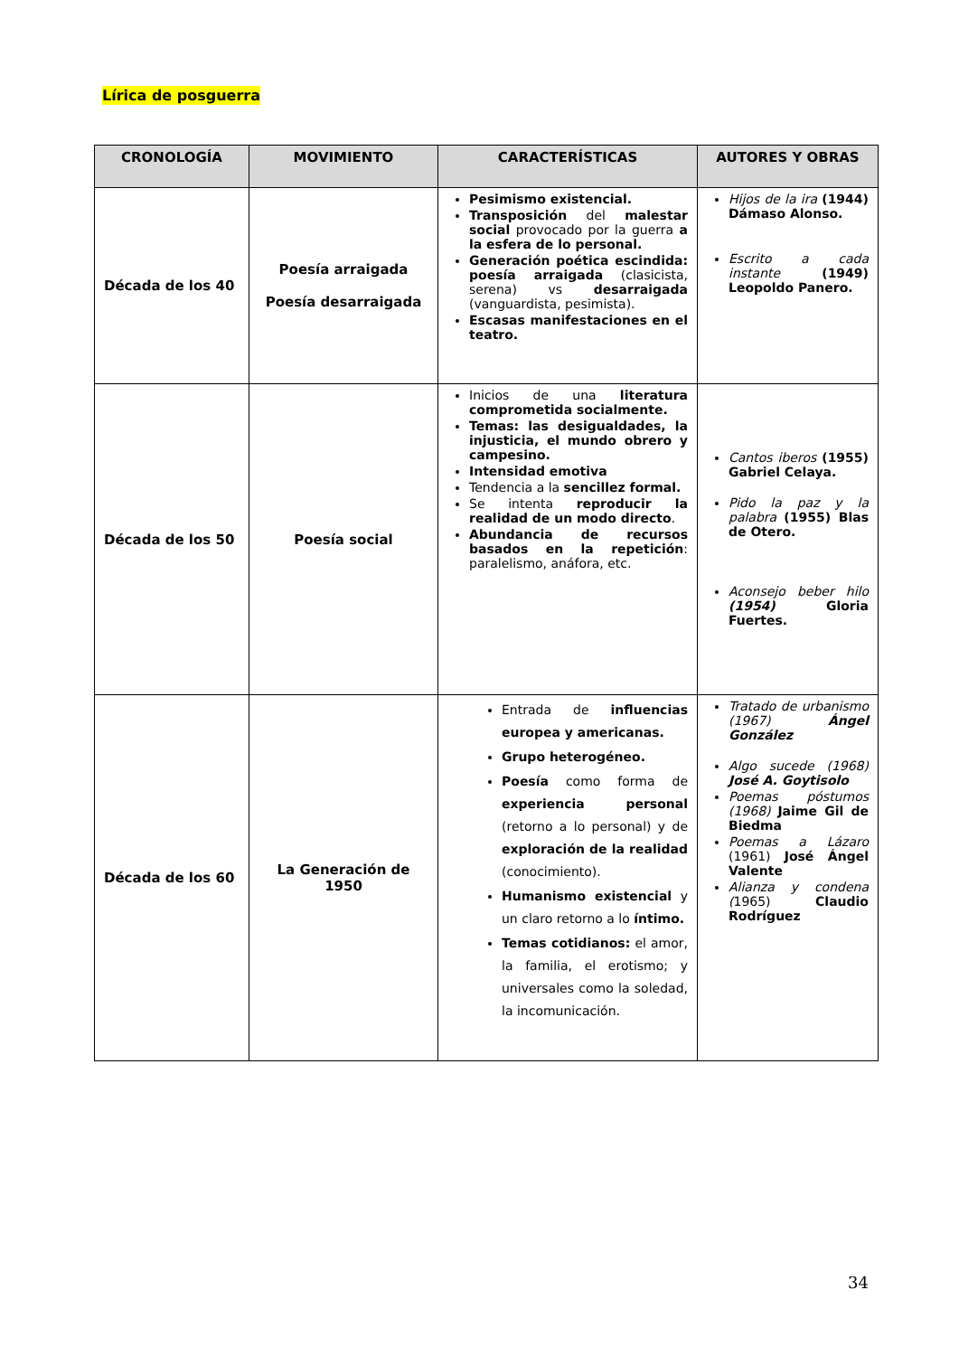Lírica de posguerra
| CRONOLOGÍA | MOVIMIENTO | CARACTERÍSTICAS | AUTORES Y OBRAS |
| --- | --- | --- | --- |
| Década de los 40 | Poesía arraigada Poesía desarraigada | Pesimismo existencial. Transposición del malestar social provocado por la guerra a la esfera de lo personal. Generación poética escindida: poesía arraigada (clasicista, serena) vs desarraigada (vanguardista, pesimista). Escasas manifestaciones en el teatro. | Hijos de la ira (1944) Dámaso Alonso. Escrito a cada instante (1949) Leopoldo Panero. |
| Década de los 50 | Poesía social | Inicios de una literatura comprometida socialmente. Temas: las desigualdades, la injusticia, el mundo obrero y campesino. Intensidad emotiva Tendencia a la sencillez formal. Se intenta reproducir la realidad de un modo directo . Abundancia de recursos basados en la repetición : paralelismo, anáfora, etc. | Cantos iberos (1955) Gabriel Celaya. Pido la paz y la palabra (1955) Blas de Otero. Aconsejo beber hilo (1954) Gloria Fuertes. |
| Década de los 60 | La Generación de 1950 | Entrada de influencias europea y americanas. Grupo heterogéneo. Poesía como forma de experiencia personal (retorno a lo personal) y de exploración de la realidad (conocimiento). Humanismo existencial y un claro retorno a lo íntimo. Temas cotidianos: el amor, la familia, el erotismo; y universales como la soledad, la incomunicación. | Tratado de urbanismo (1967) Ángel González Algo sucede (1968) José A. Goytisolo Poemas póstumos (1968) Jaime Gil de Biedma Poemas a Lázaro (1961) José Ángel Valente Alianza y condena ( 1965) Claudio Rodríguez |
34